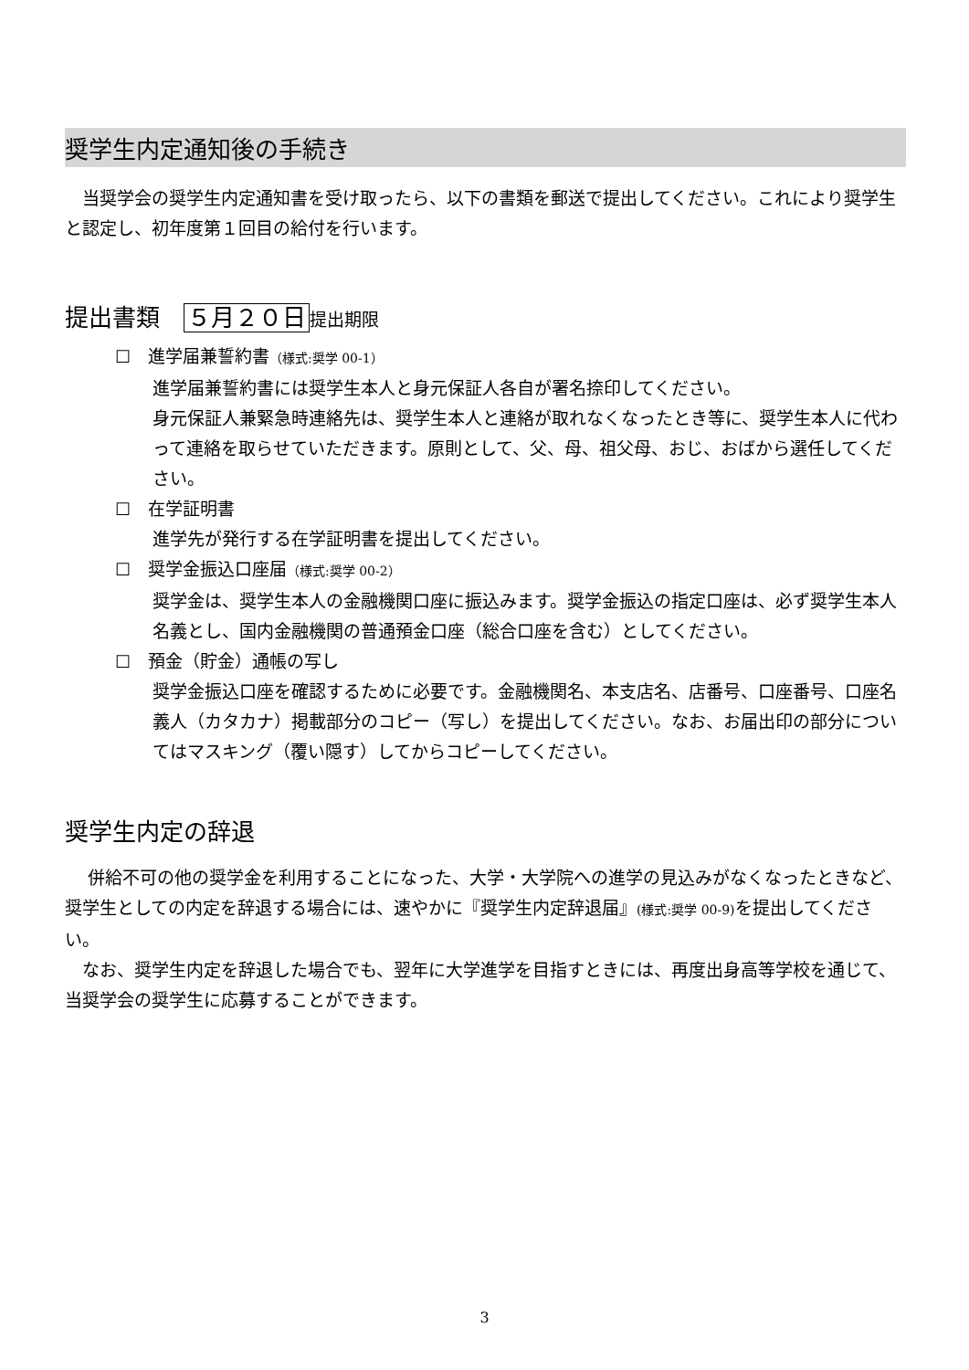奨学生内定通知後の手続き
　当奨学会の奨学生内定通知書を受け取ったら、以下の書類を郵送で提出してください。これにより奨学生と認定し、初年度第１回目の給付を行います。
提出書類　５月２０日 提出期限
☐　進学届兼誓約書（様式:奨学 00-1）
進学届兼誓約書には奨学生本人と身元保証人各自が署名捺印してください。
身元保証人兼緊急時連絡先は、奨学生本人と連絡が取れなくなったとき等に、奨学生本人に代わって連絡を取らせていただきます。原則として、父、母、祖父母、おじ、おばから選任してください。
☐　在学証明書
進学先が発行する在学証明書を提出してください。
☐　奨学金振込口座届（様式:奨学 00-2）
奨学金は、奨学生本人の金融機関口座に振込みます。奨学金振込の指定口座は、必ず奨学生本人名義とし、国内金融機関の普通預金口座（総合口座を含む）としてください。
☐　預金（貯金）通帳の写し
奨学金振込口座を確認するために必要です。金融機関名、本支店名、店番号、口座番号、口座名義人（カタカナ）掲載部分のコピー（写し）を提出してください。なお、お届出印の部分についてはマスキング（覆い隠す）してからコピーしてください。
奨学生内定の辞退
　 併給不可の他の奨学金を利用することになった、大学・大学院への進学の見込みがなくなったときなど、奨学生としての内定を辞退する場合には、速やかに『奨学生内定辞退届』(様式:奨学 00-9) を提出してください。
　なお、奨学生内定を辞退した場合でも、翌年に大学進学を目指すときには、再度出身高等学校を通じて、当奨学会の奨学生に応募することができます。
3